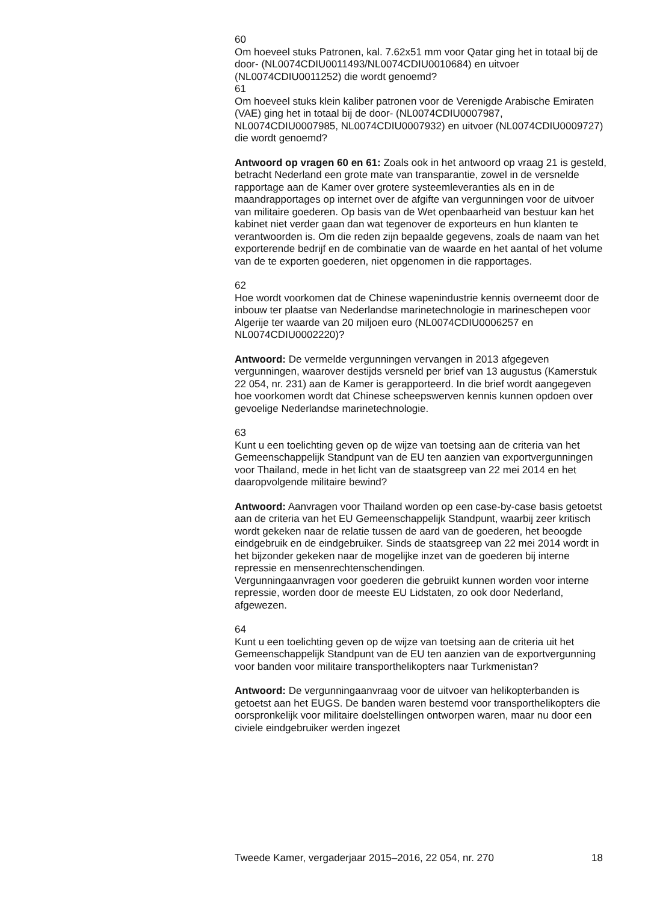60
Om hoeveel stuks Patronen, kal. 7.62x51 mm voor Qatar ging het in totaal bij de door- (NL0074CDIU0011493/NL0074CDIU0010684) en uitvoer (NL0074CDIU0011252) die wordt genoemd?
61
Om hoeveel stuks klein kaliber patronen voor de Verenigde Arabische Emiraten (VAE) ging het in totaal bij de door- (NL0074CDIU0007987, NL0074CDIU0007985, NL0074CDIU0007932) en uitvoer (NL0074CDIU0009727) die wordt genoemd?
Antwoord op vragen 60 en 61: Zoals ook in het antwoord op vraag 21 is gesteld, betracht Nederland een grote mate van transparantie, zowel in de versnelde rapportage aan de Kamer over grotere systeemleveranties als en in de maandrapportages op internet over de afgifte van vergunningen voor de uitvoer van militaire goederen. Op basis van de Wet openbaarheid van bestuur kan het kabinet niet verder gaan dan wat tegenover de exporteurs en hun klanten te verantwoorden is. Om die reden zijn bepaalde gegevens, zoals de naam van het exporterende bedrijf en de combinatie van de waarde en het aantal of het volume van de te exporten goederen, niet opgenomen in die rapportages.
62
Hoe wordt voorkomen dat de Chinese wapenindustrie kennis overneemt door de inbouw ter plaatse van Nederlandse marinetechnologie in marineschepen voor Algerije ter waarde van 20 miljoen euro (NL0074CDIU0006257 en NL0074CDIU0002220)?
Antwoord: De vermelde vergunningen vervangen in 2013 afgegeven vergunningen, waarover destijds versneld per brief van 13 augustus (Kamerstuk 22 054, nr. 231) aan de Kamer is gerapporteerd. In die brief wordt aangegeven hoe voorkomen wordt dat Chinese scheepswerven kennis kunnen opdoen over gevoelige Nederlandse marinetechnologie.
63
Kunt u een toelichting geven op de wijze van toetsing aan de criteria van het Gemeenschappelijk Standpunt van de EU ten aanzien van exportvergunningen voor Thailand, mede in het licht van de staatsgreep van 22 mei 2014 en het daaropvolgende militaire bewind?
Antwoord: Aanvragen voor Thailand worden op een case-by-case basis getoetst aan de criteria van het EU Gemeenschappelijk Standpunt, waarbij zeer kritisch wordt gekeken naar de relatie tussen de aard van de goederen, het beoogde eindgebruik en de eindgebruiker. Sinds de staatsgreep van 22 mei 2014 wordt in het bijzonder gekeken naar de mogelijke inzet van de goederen bij interne repressie en mensenrechtenschendingen.
Vergunningaanvragen voor goederen die gebruikt kunnen worden voor interne repressie, worden door de meeste EU Lidstaten, zo ook door Nederland, afgewezen.
64
Kunt u een toelichting geven op de wijze van toetsing aan de criteria uit het Gemeenschappelijk Standpunt van de EU ten aanzien van de exportvergunning voor banden voor militaire transporthelikopters naar Turkmenistan?
Antwoord: De vergunningaanvraag voor de uitvoer van helikopterbanden is getoetst aan het EUGS. De banden waren bestemd voor transporthelikopters die oorspronkelijk voor militaire doelstellingen ontworpen waren, maar nu door een civiele eindgebruiker werden ingezet
Tweede Kamer, vergaderjaar 2015–2016, 22 054, nr. 270 18